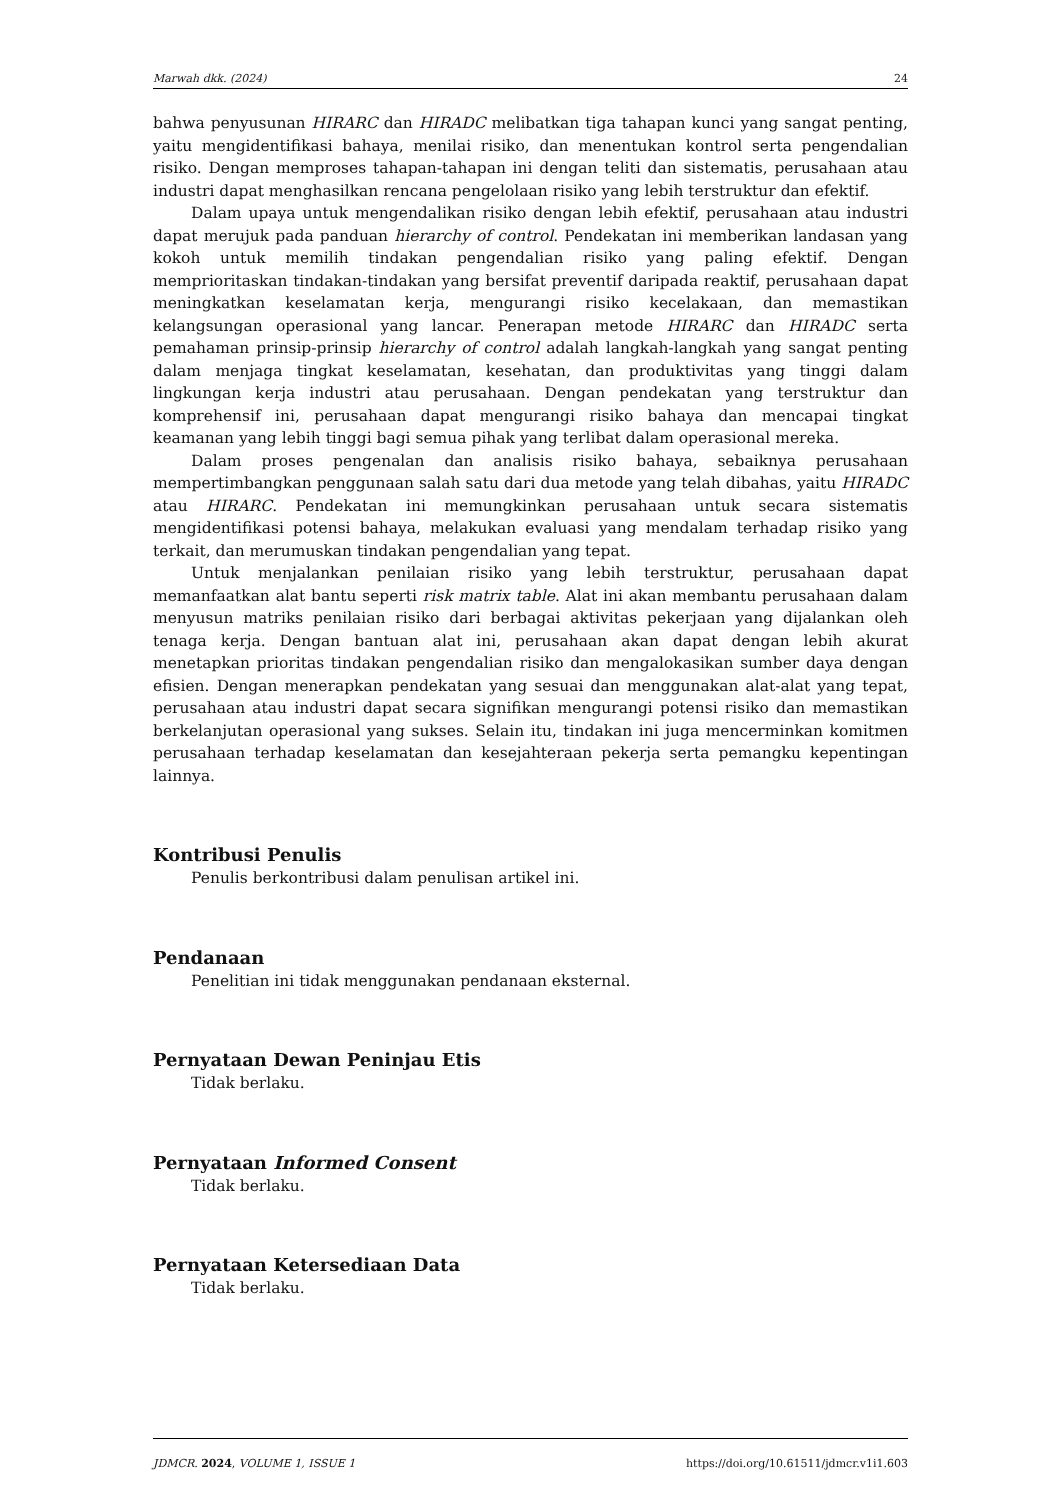Marwah dkk. (2024) 24
bahwa penyusunan HIRARC dan HIRADC melibatkan tiga tahapan kunci yang sangat penting, yaitu mengidentifikasi bahaya, menilai risiko, dan menentukan kontrol serta pengendalian risiko. Dengan memproses tahapan-tahapan ini dengan teliti dan sistematis, perusahaan atau industri dapat menghasilkan rencana pengelolaan risiko yang lebih terstruktur dan efektif.
Dalam upaya untuk mengendalikan risiko dengan lebih efektif, perusahaan atau industri dapat merujuk pada panduan hierarchy of control. Pendekatan ini memberikan landasan yang kokoh untuk memilih tindakan pengendalian risiko yang paling efektif. Dengan memprioritaskan tindakan-tindakan yang bersifat preventif daripada reaktif, perusahaan dapat meningkatkan keselamatan kerja, mengurangi risiko kecelakaan, dan memastikan kelangsungan operasional yang lancar. Penerapan metode HIRARC dan HIRADC serta pemahaman prinsip-prinsip hierarchy of control adalah langkah-langkah yang sangat penting dalam menjaga tingkat keselamatan, kesehatan, dan produktivitas yang tinggi dalam lingkungan kerja industri atau perusahaan. Dengan pendekatan yang terstruktur dan komprehensif ini, perusahaan dapat mengurangi risiko bahaya dan mencapai tingkat keamanan yang lebih tinggi bagi semua pihak yang terlibat dalam operasional mereka.
Dalam proses pengenalan dan analisis risiko bahaya, sebaiknya perusahaan mempertimbangkan penggunaan salah satu dari dua metode yang telah dibahas, yaitu HIRADC atau HIRARC. Pendekatan ini memungkinkan perusahaan untuk secara sistematis mengidentifikasi potensi bahaya, melakukan evaluasi yang mendalam terhadap risiko yang terkait, dan merumuskan tindakan pengendalian yang tepat.
Untuk menjalankan penilaian risiko yang lebih terstruktur, perusahaan dapat memanfaatkan alat bantu seperti risk matrix table. Alat ini akan membantu perusahaan dalam menyusun matriks penilaian risiko dari berbagai aktivitas pekerjaan yang dijalankan oleh tenaga kerja. Dengan bantuan alat ini, perusahaan akan dapat dengan lebih akurat menetapkan prioritas tindakan pengendalian risiko dan mengalokasikan sumber daya dengan efisien. Dengan menerapkan pendekatan yang sesuai dan menggunakan alat-alat yang tepat, perusahaan atau industri dapat secara signifikan mengurangi potensi risiko dan memastikan berkelanjutan operasional yang sukses. Selain itu, tindakan ini juga mencerminkan komitmen perusahaan terhadap keselamatan dan kesejahteraan pekerja serta pemangku kepentingan lainnya.
Kontribusi Penulis
Penulis berkontribusi dalam penulisan artikel ini.
Pendanaan
Penelitian ini tidak menggunakan pendanaan eksternal.
Pernyataan Dewan Peninjau Etis
Tidak berlaku.
Pernyataan Informed Consent
Tidak berlaku.
Pernyataan Ketersediaan Data
Tidak berlaku.
JDMCR. 2024, VOLUME 1, ISSUE 1 https://doi.org/10.61511/jdmcr.v1i1.603